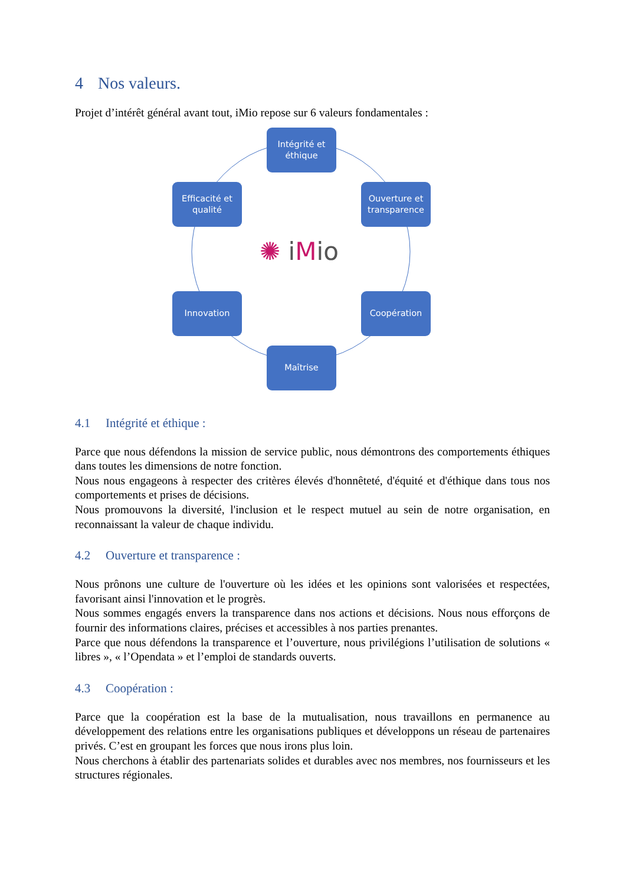4 Nos valeurs.
Projet d’intérêt général avant tout, iMio repose sur 6 valeurs fondamentales :
Intégrité et
éthique
Ouverture et
transparence
Coopération
Maîtrise
Innovation
Efficacité et
qualité
✺ iMio
4.1 Intégrité et éthique :
Parce que nous défendons la mission de service public, nous démontrons des comportements éthiques dans toutes les dimensions de notre fonction.
Nous nous engageons à respecter des critères élevés d'honnêteté, d'équité et d'éthique dans tous nos comportements et prises de décisions.
Nous promouvons la diversité, l'inclusion et le respect mutuel au sein de notre organisation, en reconnaissant la valeur de chaque individu.
4.2 Ouverture et transparence :
Nous prônons une culture de l'ouverture où les idées et les opinions sont valorisées et respectées, favorisant ainsi l'innovation et le progrès.
Nous sommes engagés envers la transparence dans nos actions et décisions. Nous nous efforçons de fournir des informations claires, précises et accessibles à nos parties prenantes.
Parce que nous défendons la transparence et l’ouverture, nous privilégions l’utilisation de solutions « libres », « l’Opendata » et l’emploi de standards ouverts.
4.3 Coopération :
Parce que la coopération est la base de la mutualisation, nous travaillons en permanence au développement des relations entre les organisations publiques et développons un réseau de partenaires privés. C’est en groupant les forces que nous irons plus loin.
Nous cherchons à établir des partenariats solides et durables avec nos membres, nos fournisseurs et les structures régionales.